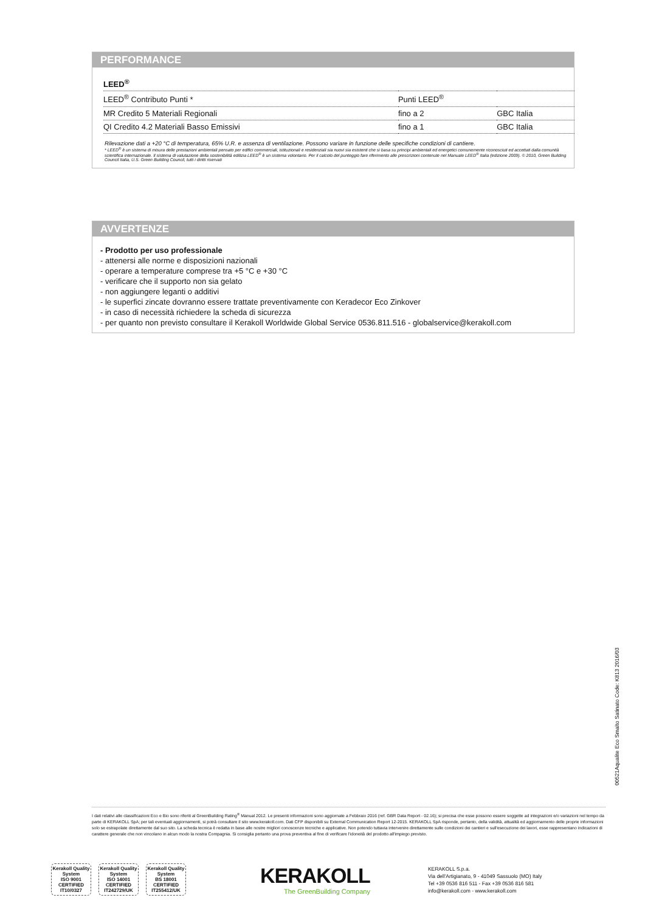PERFORMANCE
| LEED<sup>®</sup> | | |
| --- | --- | --- |
| LEED<sup>®</sup> Contributo Punti * | Punti LEED<sup>®</sup> | |
| MR Credito 5 Materiali Regionali | fino a 2 | GBC Italia |
| QI Credito 4.2 Materiali Basso Emissivi | fino a 1 | GBC Italia |
Rilevazione dati a +20 °C di temperatura, 65% U.R. e assenza di ventilazione. Possono variare in funzione delle specifiche condizioni di cantiere.
* LEED<sup>®</sup> è un sistema di misura delle prestazioni ambientali pensato per edifici commerciali, istituzionali e residenziali sia nuovi sia esistenti che si basa su principi ambientali ed energetici comunemente riconosciuti ed accettati dalla comunità scientifica internazionale. Il sistema di valutazione della sostenibilità edilizia LEED<sup>®</sup> è un sistema volontario. Per il calcolo del punteggio fare riferimento alle prescrizioni contenute nel Manuale LEED<sup>®</sup> Italia (edizione 2009). © 2010, Green Building Council Italia, U.S. Green Building Council, tutti i diritti riservati
AVVERTENZE
- Prodotto per uso professionale
- attenersi alle norme e disposizioni nazionali
- operare a temperature comprese tra +5 °C e +30 °C
- verificare che il supporto non sia gelato
- non aggiungere leganti o additivi
- le superfici zincate dovranno essere trattate preventivamente con Keradecor Eco Zinkover
- in caso di necessità richiedere la scheda di sicurezza
- per quanto non previsto consultare il Kerakoll Worldwide Global Service 0536.811.516 - globalservice@kerakoll.com
00521Aqualite Eco Smalto Satinato Code: K813 2016/03
I dati relativi alle classificazioni Eco e Bio sono riferiti al GreenBuilding Rating<sup>®</sup> Manual 2012. Le presenti informazioni sono aggiornate a Febbraio 2016 (ref. GBR Data Report - 02.16); si precisa che esse possono essere soggette ad integrazioni e/o variazioni nel tempo da parte di KERAKOLL SpA; per tali eventuali aggiornamenti, si potrà consultare il sito www.kerakoll.com. Dati CFP disponibili su External Communication Report 12-2015. KERAKOLL SpA risponde, pertanto, della validità, attualità ed aggiornamento delle proprie informazioni solo se estrapolate direttamente dal suo sito. La scheda tecnica è redatta in base alle nostre migliori conoscenze tecniche e applicative. Non potendo tuttavia intervenire direttamente sulle condizioni dei cantieri e sull'esecuzione dei lavori, esse rappresentano indicazioni di carattere generale che non vincolano in alcun modo la nostra Compagnia. Si consiglia pertanto una prova preventiva al fine di verificare l'idoneità del prodotto all'impiego previsto.
Kerakoll Quality System
ISO 9001 CERTIFIED IT10/0327
Kerakoll Quality System
ISO 14001 CERTIFIED IT242729/UK
Kerakoll Quality System
BS 18001 CERTIFIED IT255412/UK
KERAKOLL
The GreenBuilding Company
KERAKOLL S.p.a.
Via dell'Artigianato, 9 - 41049 Sassuolo (MO) Italy
Tel +39 0536 816 511 - Fax +39 0536 816 581
info@kerakoll.com - www.kerakoll.com